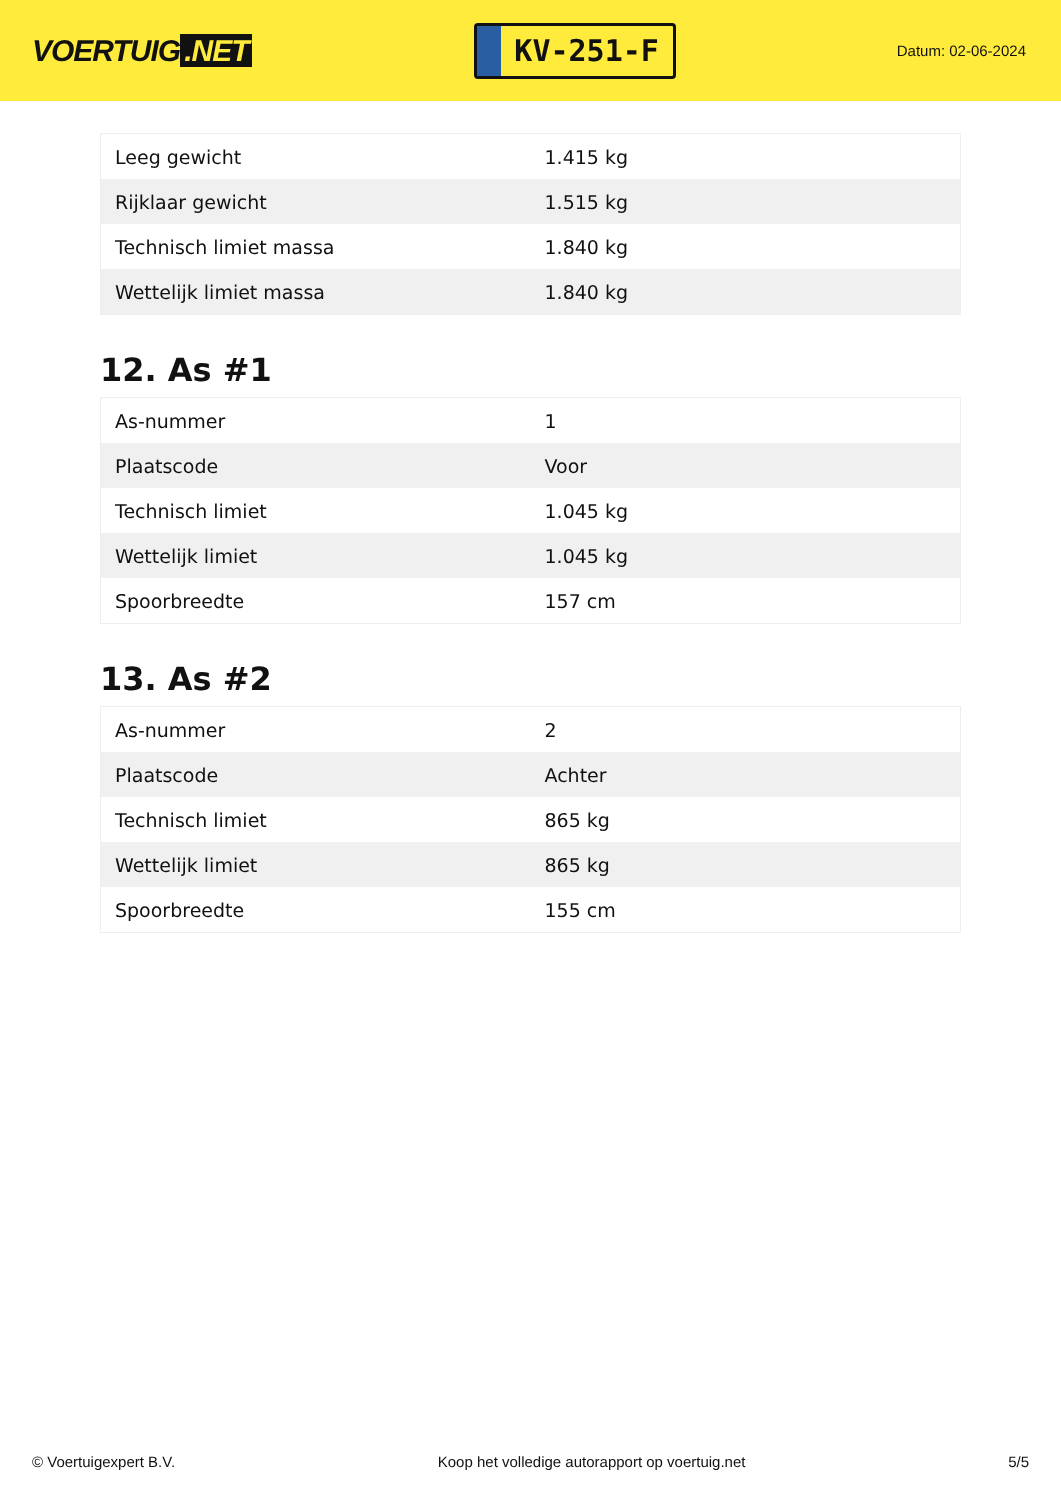VOERTUIG.NET
KV-251-F
Datum: 02-06-2024
| Leeg gewicht | 1.415 kg |
| Rijklaar gewicht | 1.515 kg |
| Technisch limiet massa | 1.840 kg |
| Wettelijk limiet massa | 1.840 kg |
12. As #1
| As-nummer | 1 |
| Plaatscode | Voor |
| Technisch limiet | 1.045 kg |
| Wettelijk limiet | 1.045 kg |
| Spoorbreedte | 157 cm |
13. As #2
| As-nummer | 2 |
| Plaatscode | Achter |
| Technisch limiet | 865 kg |
| Wettelijk limiet | 865 kg |
| Spoorbreedte | 155 cm |
© Voertuigexpert B.V. Koop het volledige autorapport op voertuig.net 5/5